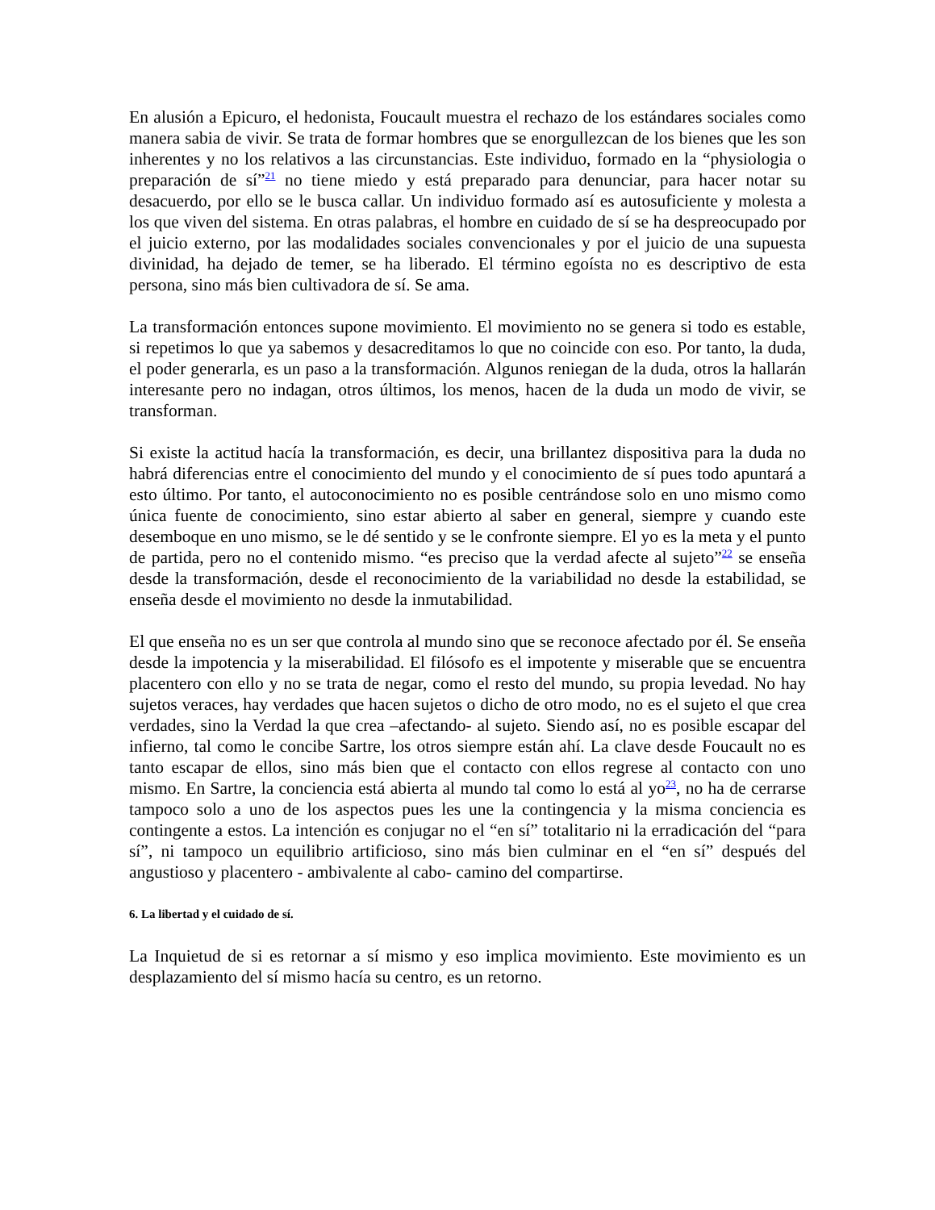En alusión a Epicuro, el hedonista, Foucault muestra el rechazo de los estándares sociales como manera sabia de vivir. Se trata de formar hombres que se enorgullezcan de los bienes que les son inherentes y no los relativos a las circunstancias. Este individuo, formado en la “physiologia o preparación de sí”<sup>21</sup> no tiene miedo y está preparado para denunciar, para hacer notar su desacuerdo, por ello se le busca callar. Un individuo formado así es autosuficiente y molesta a los que viven del sistema. En otras palabras, el hombre en cuidado de sí se ha despreocupado por el juicio externo, por las modalidades sociales convencionales y por el juicio de una supuesta divinidad, ha dejado de temer, se ha liberado. El término egoísta no es descriptivo de esta persona, sino más bien cultivadora de sí. Se ama.
La transformación entonces supone movimiento. El movimiento no se genera si todo es estable, si repetimos lo que ya sabemos y desacreditamos lo que no coincide con eso. Por tanto, la duda, el poder generarla, es un paso a la transformación. Algunos reniegan de la duda, otros la hallarán interesante pero no indagan, otros últimos, los menos, hacen de la duda un modo de vivir, se transforman.
Si existe la actitud hacía la transformación, es decir, una brillantez dispositiva para la duda no habrá diferencias entre el conocimiento del mundo y el conocimiento de sí pues todo apuntará a esto último. Por tanto, el autoconocimiento no es posible centrándose solo en uno mismo como única fuente de conocimiento, sino estar abierto al saber en general, siempre y cuando este desemboque en uno mismo, se le dé sentido y se le confronte siempre. El yo es la meta y el punto de partida, pero no el contenido mismo. “es preciso que la verdad afecte al sujeto”<sup>22</sup> se enseña desde la transformación, desde el reconocimiento de la variabilidad no desde la estabilidad, se enseña desde el movimiento no desde la inmutabilidad.
El que enseña no es un ser que controla al mundo sino que se reconoce afectado por él. Se enseña desde la impotencia y la miserabilidad. El filósofo es el impotente y miserable que se encuentra placentero con ello y no se trata de negar, como el resto del mundo, su propia levedad. No hay sujetos veraces, hay verdades que hacen sujetos o dicho de otro modo, no es el sujeto el que crea verdades, sino la Verdad la que crea –afectando- al sujeto. Siendo así, no es posible escapar del infierno, tal como le concibe Sartre, los otros siempre están ahí. La clave desde Foucault no es tanto escapar de ellos, sino más bien que el contacto con ellos regrese al contacto con uno mismo. En Sartre, la conciencia está abierta al mundo tal como lo está al yo<sup>23</sup>, no ha de cerrarse tampoco solo a uno de los aspectos pues les une la contingencia y la misma conciencia es contingente a estos. La intención es conjugar no el “en sí” totalitario ni la erradicación del “para sí”, ni tampoco un equilibrio artificioso, sino más bien culminar en el “en sí” después del angustioso y placentero - ambivalente al cabo- camino del compartirse.
6. La libertad y el cuidado de sí.
La Inquietud de si es retornar a sí mismo y eso implica movimiento. Este movimiento es un desplazamiento del sí mismo hacía su centro, es un retorno.